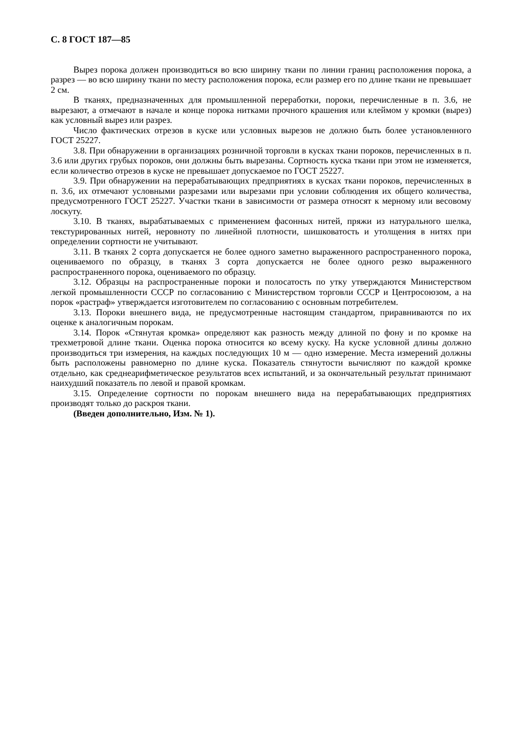С. 8 ГОСТ 187—85
Вырез порока должен производиться во всю ширину ткани по линии границ расположения порока, а разрез — во всю ширину ткани по месту расположения порока, если размер его по длине ткани не превышает 2 см.
В тканях, предназначенных для промышленной переработки, пороки, перечисленные в п. 3.6, не вырезают, а отмечают в начале и конце порока нитками прочного крашения или клеймом у кромки (вырез) как условный вырез или разрез.
Число фактических отрезов в куске или условных вырезов не должно быть более установленного ГОСТ 25227.
3.8. При обнаружении в организациях розничной торговли в кусках ткани пороков, перечисленных в п. 3.6 или других грубых пороков, они должны быть вырезаны. Сортность куска ткани при этом не изменяется, если количество отрезов в куске не превышает допускаемое по ГОСТ 25227.
3.9. При обнаружении на перерабатывающих предприятиях в кусках ткани пороков, перечисленных в п. 3.6, их отмечают условными разрезами или вырезами при условии соблюдения их общего количества, предусмотренного ГОСТ 25227. Участки ткани в зависимости от размера относят к мерному или весовому лоскуту.
3.10. В тканях, вырабатываемых с применением фасонных нитей, пряжи из натурального шелка, текстурированных нитей, неровноту по линейной плотности, шишковатость и утолщения в нитях при определении сортности не учитывают.
3.11. В тканях 2 сорта допускается не более одного заметно выраженного распространенного порока, оцениваемого по образцу, в тканях 3 сорта допускается не более одного резко выраженного распространенного порока, оцениваемого по образцу.
3.12. Образцы на распространенные пороки и полосатость по утку утверждаются Министерством легкой промышленности СССР по согласованию с Министерством торговли СССР и Центросоюзом, а на порок «растраф» утверждается изготовителем по согласованию с основным потребителем.
3.13. Пороки внешнего вида, не предусмотренные настоящим стандартом, приравниваются по их оценке к аналогичным порокам.
3.14. Порок «Стянутая кромка» определяют как разность между длиной по фону и по кромке на трехметровой длине ткани. Оценка порока относится ко всему куску. На куске условной длины должно производиться три измерения, на каждых последующих 10 м — одно измерение. Места измерений должны быть расположены равномерно по длине куска. Показатель стянутости вычисляют по каждой кромке отдельно, как среднеарифметическое результатов всех испытаний, и за окончательный результат принимают наихудший показатель по левой и правой кромкам.
3.15. Определение сортности по порокам внешнего вида на перерабатывающих предприятиях производят только до раскроя ткани.
(Введен дополнительно, Изм. № 1).